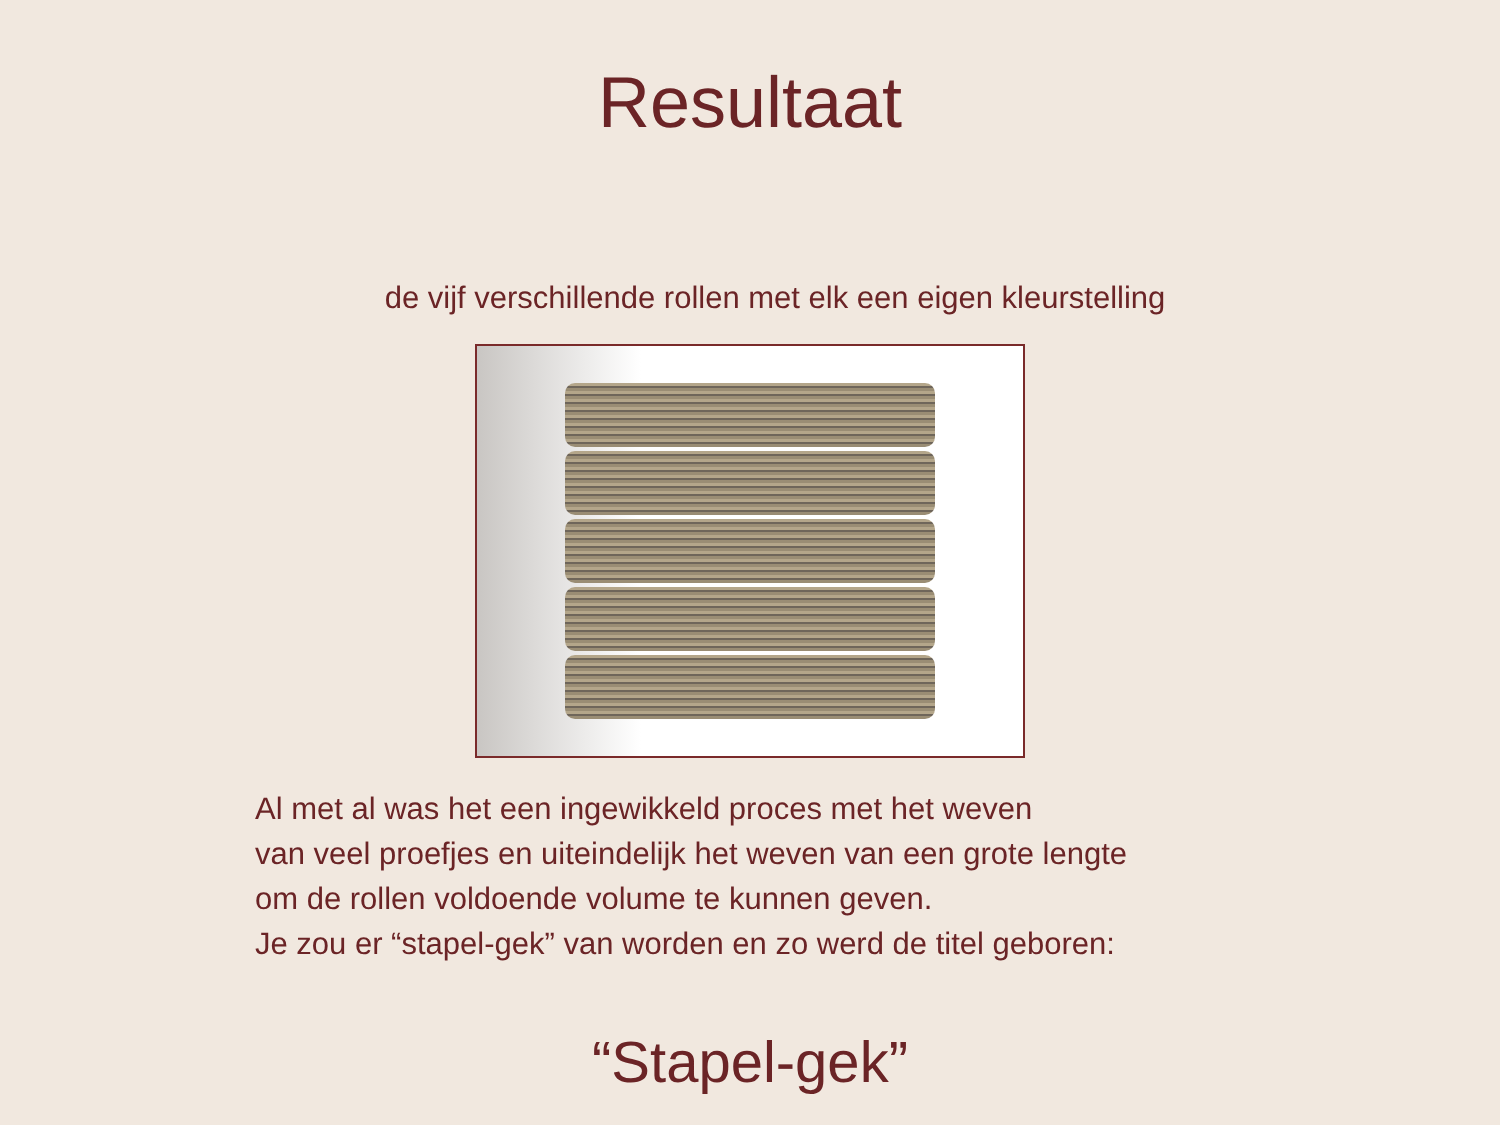Resultaat
de vijf verschillende rollen met elk een eigen kleurstelling
Al met al was het een ingewikkeld proces met het weven
van veel proefjes en uiteindelijk het weven van een grote lengte
om de rollen voldoende volume te kunnen geven.
Je zou er “stapel-gek” van worden en zo werd de titel geboren:
“Stapel-gek”